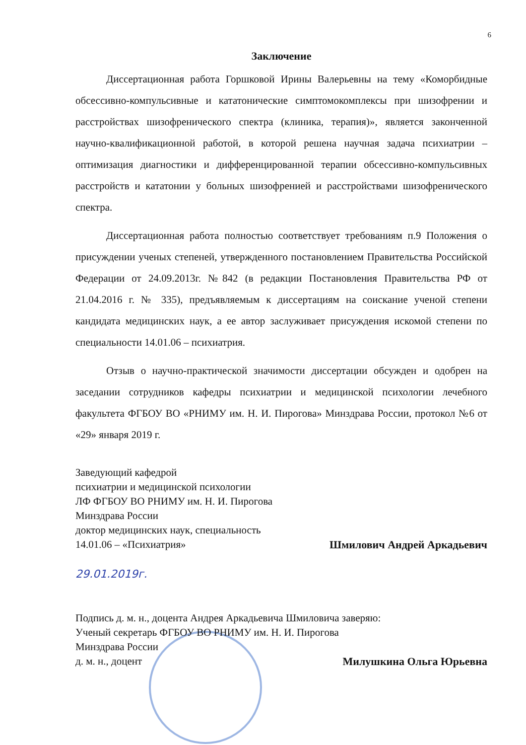6
Заключение
Диссертационная работа Горшковой Ирины Валерьевны на тему «Коморбидные обсессивно-компульсивные и кататонические симптомокомплексы при шизофрении и расстройствах шизофренического спектра (клиника, терапия)», является законченной научно-квалификационной работой, в которой решена научная задача психиатрии – оптимизация диагностики и дифференцированной терапии обсессивно-компульсивных расстройств и кататонии у больных шизофренией и расстройствами шизофренического спектра.
Диссертационная работа полностью соответствует требованиям п.9 Положения о присуждении ученых степеней, утвержденного постановлением Правительства Российской Федерации от 24.09.2013г. №842 (в редакции Постановления Правительства РФ от 21.04.2016 г. № 335), предъявляемым к диссертациям на соискание ученой степени кандидата медицинских наук, а ее автор заслуживает присуждения искомой степени по специальности 14.01.06 – психиатрия.
Отзыв о научно-практической значимости диссертации обсужден и одобрен на заседании сотрудников кафедры психиатрии и медицинской психологии лечебного факультета ФГБОУ ВО «РНИМУ им. Н. И. Пирогова» Минздрава России, протокол №6 от «29» января 2019 г.
Заведующий кафедрой
психиатрии и медицинской психологии
ЛФ ФГБОУ ВО РНИМУ им. Н. И. Пирогова
Минздрава России
доктор медицинских наук, специальность
14.01.06 – «Психиатрия»
Шмилович Андрей Аркадьевич
29.01.2019г.
Подпись д. м. н., доцента Андрея Аркадьевича Шмиловича заверяю:
Ученый секретарь ФГБОУ ВО РНИМУ им. Н. И. Пирогова
Минздрава России
д. м. н., доцент
Милушкина Ольга Юрьевна